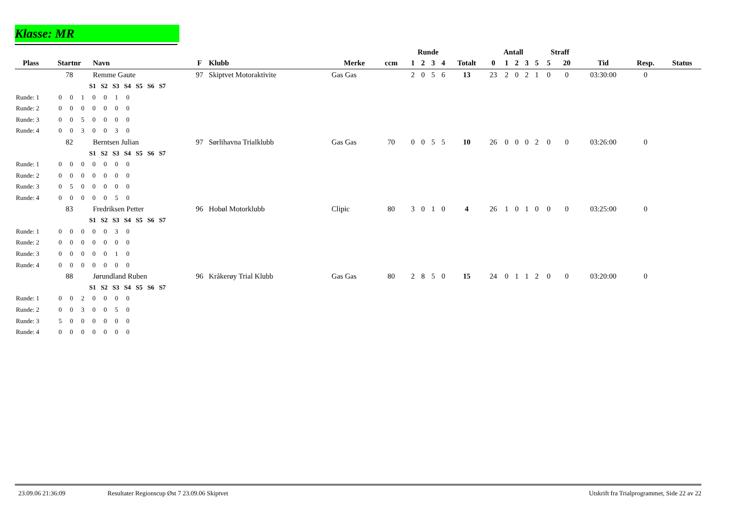Klasse: MR
| | | | | | | | | Runde | | | | | Antall | | | | | Straff | | | | |
| --- | --- | --- | --- | --- | --- | --- | --- | --- | --- | --- | --- | --- | --- | --- | --- | --- | --- | --- | --- | --- | --- | --- |
| Plass | Startnr | Navn | F | Klubb | Merke | ccm | | 1 | 2 | 3 | 4 | Totalt | 0 | 1 | 2 | 3 | 5 | 5 | 20 | Tid | Resp. | Status |
| | 78 | Remme Gaute | 97 | Skiptvet Motoraktivite | Gas Gas | | | 2 | 0 | 5 | 6 | 13 | 23 | 2 | 0 | 2 | 1 | 0 | 0 | 03:30:00 | 0 | |
| S1 S2 S3 S4 S5 S6 S7 | | | | | | | | | | | | | | | | | | | | | | |
| Runde: 1 0 0 1 0 0 1 0 | | | | | | | | | | | | | | | | | | | | | | |
| Runde: 2 0 0 0 0 0 0 0 | | | | | | | | | | | | | | | | | | | | | | |
| Runde: 3 0 0 5 0 0 0 0 | | | | | | | | | | | | | | | | | | | | | | |
| Runde: 4 0 0 3 0 0 3 0 | | | | | | | | | | | | | | | | | | | | | | |
| | 82 | Berntsen Julian | 97 | Sørlihavna Trialklubb | Gas Gas | 70 | | 0 | 0 | 5 | 5 | 10 | 26 | 0 | 0 | 0 | 2 | 0 | 0 | 03:26:00 | 0 | |
| S1 S2 S3 S4 S5 S6 S7 | | | | | | | | | | | | | | | | | | | | | | |
| Runde: 1 0 0 0 0 0 0 0 | | | | | | | | | | | | | | | | | | | | | | |
| Runde: 2 0 0 0 0 0 0 0 | | | | | | | | | | | | | | | | | | | | | | |
| Runde: 3 0 5 0 0 0 0 0 | | | | | | | | | | | | | | | | | | | | | | |
| Runde: 4 0 0 0 0 0 5 0 | | | | | | | | | | | | | | | | | | | | | | |
| | 83 | Fredriksen Petter | 96 | Hobøl Motorklubb | Clipic | 80 | | 3 | 0 | 1 | 0 | 4 | 26 | 1 | 0 | 1 | 0 | 0 | 0 | 03:25:00 | 0 | |
| S1 S2 S3 S4 S5 S6 S7 | | | | | | | | | | | | | | | | | | | | | | |
| Runde: 1 0 0 0 0 0 3 0 | | | | | | | | | | | | | | | | | | | | | | |
| Runde: 2 0 0 0 0 0 0 0 | | | | | | | | | | | | | | | | | | | | | | |
| Runde: 3 0 0 0 0 0 1 0 | | | | | | | | | | | | | | | | | | | | | | |
| Runde: 4 0 0 0 0 0 0 0 | | | | | | | | | | | | | | | | | | | | | | |
| | 88 | Jørundland Ruben | 96 | Kråkerøy Trial Klubb | Gas Gas | 80 | | 2 | 8 | 5 | 0 | 15 | 24 | 0 | 1 | 1 | 2 | 0 | 0 | 03:20:00 | 0 | |
| S1 S2 S3 S4 S5 S6 S7 | | | | | | | | | | | | | | | | | | | | | | |
| Runde: 1 0 0 2 0 0 0 0 | | | | | | | | | | | | | | | | | | | | | | |
| Runde: 2 0 0 3 0 0 5 0 | | | | | | | | | | | | | | | | | | | | | | |
| Runde: 3 5 0 0 0 0 0 0 | | | | | | | | | | | | | | | | | | | | | | |
| Runde: 4 0 0 0 0 0 0 0 | | | | | | | | | | | | | | | | | | | | | | |
23.09.06 21:36:09 Resultater Regionscup Øst 7 23.09.06 Skiptvet Utskrift fra Trialprogrammet, Side 22 av 22